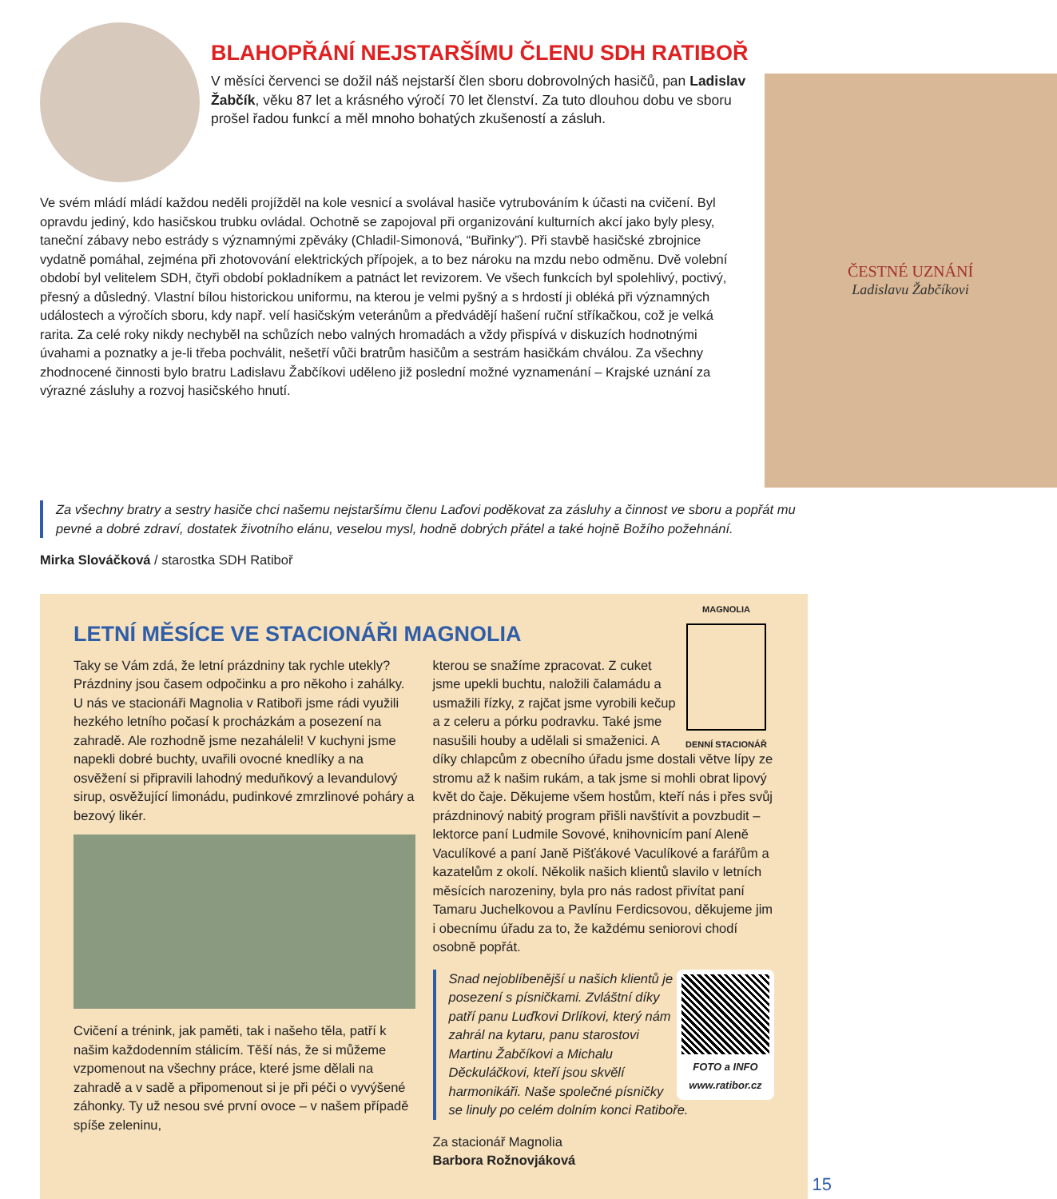BLAHOPŘÁNÍ NEJSTARŠÍMU ČLENU SDH RATIBOŘ
V měsíci červenci se dožil náš nejstarší člen sboru dobrovolných hasičů, pan Ladislav Žabčík, věku 87 let a krásného výročí 70 let členství. Za tuto dlouhou dobu ve sboru prošel řadou funkcí a měl mnoho bohatých zkušeností a zásluh.
Ve svém mládí mládí každou neděli projížděl na kole vesnicí a svolával hasiče vytrubováním k účasti na cvičení. Byl opravdu jediný, kdo hasičskou trubku ovládal. Ochotně se zapojoval při organizování kulturních akcí jako byly plesy, taneční zábavy nebo estrády s významnými zpěváky (Chladil-Simonová, “Buřinky”). Při stavbě hasičské zbrojnice vydatně pomáhal, zejména při zhotovování elektrických přípojek, a to bez nároku na mzdu nebo odměnu. Dvě volební období byl velitelem SDH, čtyři období pokladníkem a patnáct let revizorem. Ve všech funkcích byl spolehlivý, poctivý, přesný a důsledný. Vlastní bílou historickou uniformu, na kterou je velmi pyšný a s hrdostí ji obléká při významných událostech a výročích sboru, kdy např. velí hasičským veteránům a předvádějí hašení ruční stříkačkou, což je velká rarita. Za celé roky nikdy nechyběl na schůzích nebo valných hromadách a vždy přispívá v diskuzích hodnotnými úvahami a poznatky a je-li třeba pochválit, nešetří vůči bratrům hasičům a sestrám hasičkám chválou. Za všechny zhodnocené činnosti bylo bratru Ladislavu Žabčíkovi uděleno již poslední možné vyznamenání – Krajské uznání za výrazné zásluhy a rozvoj hasičského hnutí.
ČESTNÉ UZNÁNÍ
Ladislavu Žabčíkovi
Za všechny bratry a sestry hasiče chci našemu nejstaršímu členu Laďovi poděkovat za zásluhy a činnost ve sboru a popřát mu pevné a dobré zdraví, dostatek životního elánu, veselou mysl, hodně dobrých přátel a také hojně Božího požehnání.
Mirka Slováčková / starostka SDH Ratiboř
LETNÍ MĚSÍCE VE STACIONÁŘI MAGNOLIA
Taky se Vám zdá, že letní prázdniny tak rychle utekly? Prázdniny jsou časem odpočinku a pro někoho i zahálky. U nás ve stacionáři Magnolia v Ratiboři jsme rádi využili hezkého letního počasí k procházkám a posezení na zahradě. Ale rozhodně jsme nezaháleli! V kuchyni jsme napekli dobré buchty, uvařili ovocné knedlíky a na osvěžení si připravili lahodný meduňkový a levandulový sirup, osvěžující limonádu, pudinkové zmrzlinové poháry a bezový likér.
Cvičení a trénink, jak paměti, tak i našeho těla, patří k našim každodenním stálicím. Těší nás, že si můžeme vzpomenout na všechny práce, které jsme dělali na zahradě a v sadě a připomenout si je při péči o vyvýšené záhonky. Ty už nesou své první ovoce – v našem případě spíše zeleninu,
MAGNOLIA
DENNÍ STACIONÁŘ
kterou se snažíme zpracovat. Z cuket jsme upekli buchtu, naložili čalamádu a usmažili řízky, z rajčat jsme vyrobili kečup a z celeru a pórku podravku. Také jsme nasušili houby a udělali si smaženici. A díky chlapcům z obecního úřadu jsme dostali větve lípy ze stromu až k našim rukám, a tak jsme si mohli obrat lipový květ do čaje. Děkujeme všem hostům, kteří nás i přes svůj prázdninový nabitý program přišli navštívit a povzbudit – lektorce paní Ludmile Sovové, knihovnicím paní Aleně Vaculíkové a paní Janě Pišťákové Vaculíkové a farářům a kazatelům z okolí. Několik našich klientů slavilo v letních měsících narozeniny, byla pro nás radost přivítat paní Tamaru Juchelkovou a Pavlínu Ferdicsovou, děkujeme jim i obecnímu úřadu za to, že každému seniorovi chodí osobně popřát.
FOTO a INFO
www.ratibor.cz
Snad nejoblíbenější u našich klientů je posezení s písničkami. Zvláštní díky patří panu Luďkovi Drlíkovi, který nám zahrál na kytaru, panu starostovi Martinu Žabčíkovi a Michalu Děckuláčkovi, kteří jsou skvělí harmonikáři. Naše společné písničky se linuly po celém dolním konci Ratiboře.
Za stacionář Magnolia
Barbora Rožnovjáková
15